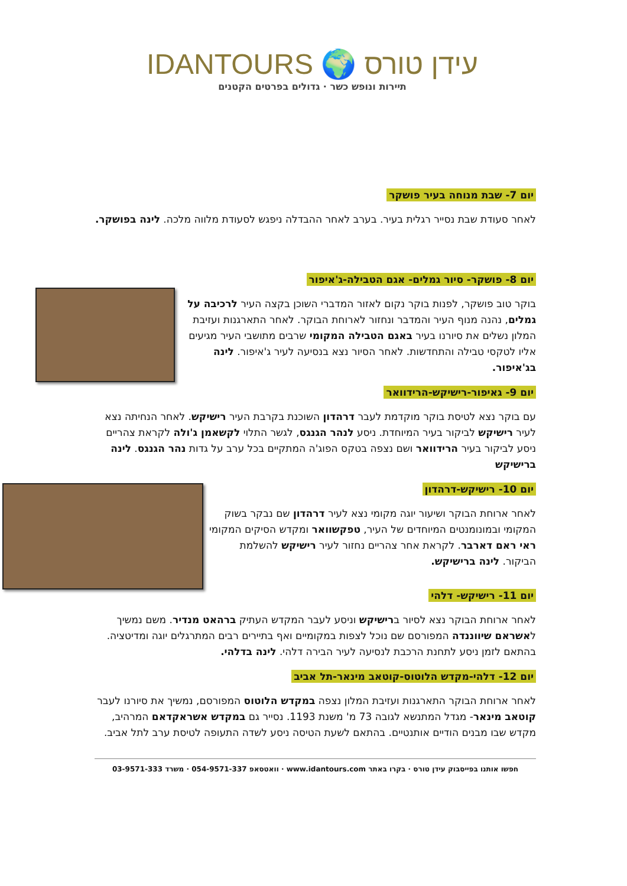IDANTOURS 🌍 עידן טורס
תיירות ונופש כשר · גדולים בפרטים הקטנים
יום 7- שבת מנוחה בעיר פושקר
לאחר סעודת שבת נסייר רגלית בעיר. בערב לאחר ההבדלה ניפגש לסעודת מלווה מלכה. לינה בפושקר.
יום 8- פושקר- סיור גמלים- אגם הטבילה-ג'איפור
בוקר טוב פושקר, לפנות בוקר נקום לאזור המדברי השוכן בקצה העיר לרכיבה על גמלים, נהנה מנוף העיר והמדבר ונחזור לארוחת הבוקר. לאחר התארגנות ועזיבת המלון נשלים את סיורנו בעיר באגם הטבילה המקומי שרבים מתושבי העיר מגיעים אליו לטקסי טבילה והתחדשות. לאחר הסיור נצא בנסיעה לעיר ג'איפור. לינה בג'איפור.
יום 9- גאיפור-רישיקש-הרידוואר
עם בוקר נצא לטיסת בוקר מוקדמת לעבר דרהדון השוכנת בקרבת העיר רישיקש. לאחר הנחיתה נצא לעיר רישיקש לביקור בעיר המיוחדת. ניסע לנהר הגנגס, לגשר התלוי לקשאמן ג'ולה לקראת צהריים ניסע לביקור בעיר הרידוואר ושם נצפה בטקס הפוג'ה המתקיים בכל ערב על גדות נהר הגנגס. לינה ברישיקש
יום 10- רישיקש-דרהדון
לאחר ארוחת הבוקר ושיעור יוגה מקומי נצא לעיר דרהדון שם נבקר בשוק המקומי ובמונומנטים המיוחדים של העיר, טפקשוואר ומקדש הסיקים המקומי ראי ראם דארבר. לקראת אחר צהריים נחזור לעיר רישיקש להשלמת הביקור. לינה ברישיקש.
יום 11- רישיקש- דלהי
לאחר ארוחת הבוקר נצא לסיור ברישיקש וניסע לעבר המקדש העתיק ברהאט מנדיר. משם נמשיך לאשראם שיווננדה המפורסם שם נוכל לצפות במקומיים ואף בתיירים רבים המתרגלים יוגה ומדיטציה. בהתאם לזמן ניסע לתחנת הרכבת לנסיעה לעיר הבירה דלהי. לינה בדלהי.
יום 12- דלהי-מקדש הלוטוס-קוטאב מינאר-תל אביב
לאחר ארוחת הבוקר התארגנות ועזיבת המלון נצפה במקדש הלוטוס המפורסם, נמשיך את סיורנו לעבר קוטאב מינאר- מגדל המתנשא לגובה 73 מ' משנת 1193. נסייר גם במקדש אשראקדאם המרהיב, מקדש שבו מבנים הודיים אותנטיים. בהתאם לשעת הטיסה ניסע לשדה התעופה לטיסת ערב לתל אביב.
חפשו אותנו בפייסבוק עידן טורס · בקרו באתר www.idantours.com · וואטסאפ 054-9571-337 · משרד 03-9571-333